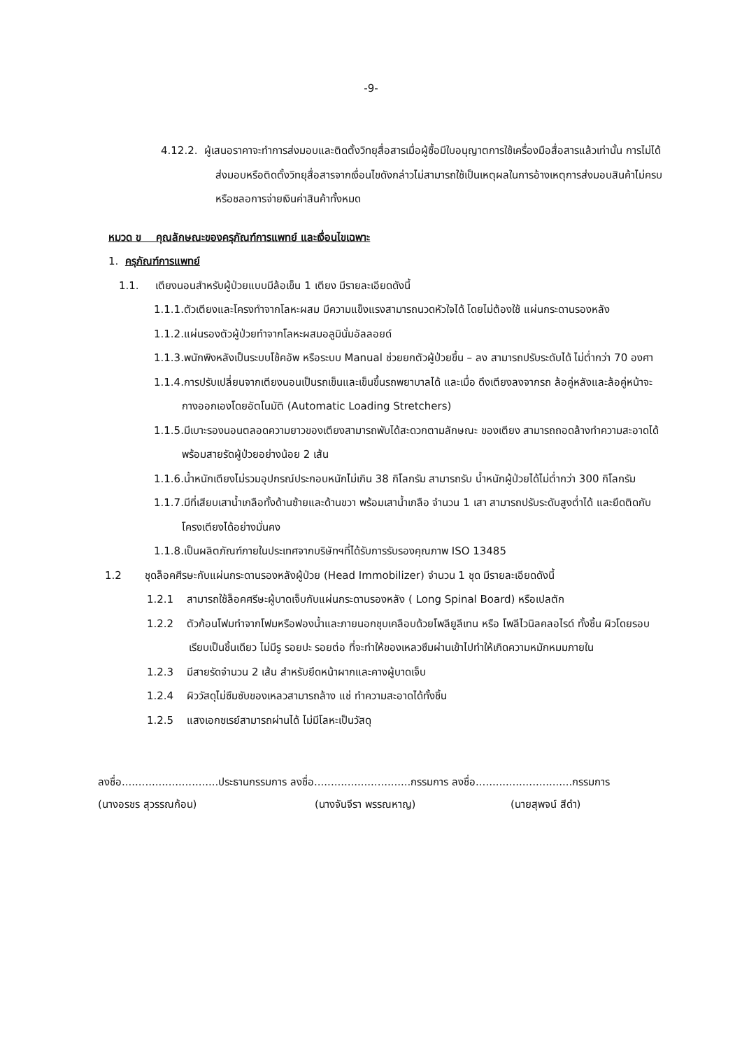-9-
4.12.2. ผู้เสนอราคาจะทำการส่งมอบและติดตั้งวิทยุสื่อสารเมื่อผู้ซื้อมีใบอนุญาตการใช้เครื่องมือสื่อสารแล้วเท่านั้น การไม่ได้ส่งมอบหรือติดตั้งวิทยุสื่อสารจากเงื่อนไขดังกล่าวไม่สามารถใช้เป็นเหตุผลในการอ้างเหตุการส่งมอบสินค้าไม่ครบหรือชลอการจ่ายเงินค่าสินค้าทั้งหมด
หมวด ข คุณลักษณะของครุภัณฑ์การแพทย์ และเงื่อนไขเฉพาะ
1. ครุภัณฑ์การแพทย์
1.1. เตียงนอนสำหรับผู้ป่วยแบบมีล้อเข็น 1 เตียง มีรายละเอียดดังนี้
1.1.1.ตัวเตียงและโครงทำจากโลหะผสม มีความแข็งแรงสามารถนวดหัวใจได้ โดยไม่ต้องใช้ แผ่นกระดานรองหลัง
1.1.2.แผ่นรองตัวผู้ป่วยทำจากโลหะผสมอลูมินั่มอัลลอยด์
1.1.3.พนักพิงหลังเป็นระบบโช้คอัพ หรือระบบ Manual ช่วยยกตัวผู้ป่วยขึ้น – ลง สามารถปรับระดับได้ ไม่ต่ำกว่า 70 องศา
1.1.4.การปรับเปลี่ยนจากเตียงนอนเป็นรถเข็นและเข็นขึ้นรถพยาบาลได้ และเมื่อ ดึงเตียงลงจากรถ ล้อคู่หลังและล้อคู่หน้าจะกางออกเองโดยอัตโนมัติ (Automatic Loading Stretchers)
1.1.5.มีเบาะรองนอนตลอดความยาวของเตียงสามารถพับได้สะดวกตามลักษณะ ของเตียง สามารถถอดล้างทำความสะอาดได้ พร้อมสายรัดผู้ป่วยอย่างน้อย 2 เส้น
1.1.6.น้ำหนักเตียงไม่รวมอุปกรณ์ประกอบหนักไม่เกิน 38 กิโลกรัม สามารถรับ น้ำหนักผู้ป่วยได้ไม่ต่ำกว่า 300 กิโลกรัม
1.1.7.มีที่เสียบเสาน้ำเกลือทั้งด้านซ้ายและด้านขวา พร้อมเสาน้ำเกลือ จำนวน 1 เสา สามารถปรับระดับสูงต่ำได้ และยึดติดกับโครงเตียงได้อย่างมั่นคง
1.1.8.เป็นผลิตภัณฑ์ภายในประเทศจากบริษัทฯที่ได้รับการรับรองคุณภาพ ISO 13485
1.2 ชุดล็อคศีรษะกับแผ่นกระดานรองหลังผู้ป่วย (Head Immobilizer) จำนวน 1 ชุด มีรายละเอียดดังนี้
1.2.1 สามารถใช้ล็อคศรีษะผู้บาดเจ็บกับแผ่นกระดานรองหลัง ( Long Spinal Board) หรือเปลตัก
1.2.2 ตัวก้อนโฟมทำจากโฟมหรือฟองน้ำและภายนอกชุบเคลือบด้วยโพลียูลีเทน หรือ โพลีไวนิลคลอไรด์ ทั้งชิ้น ผิวโดยรอบเรียบเป็นชิ้นเดียว ไม่มีรู รอยปะ รอยต่อ ที่จะทำให้ของเหลวซึมผ่านเข้าไปทำให้เกิดความหมักหมมภายใน
1.2.3 มีสายรัดจำนวน 2 เส้น สำหรับยึดหน้าผากและคางผู้บาดเจ็บ
1.2.4 ผิววัสดุไม่ซึมซับของเหลวสามารถล้าง แช่ ทำความสะอาดได้ทั้งชิ้น
1.2.5 แสงเอกซเรย์สามารถผ่านได้ ไม่มีโลหะเป็นวัสดุ
ลงชื่อ.............................ประธานกรรมการ ลงชื่อ.............................กรรมการ ลงชื่อ.............................กรรมการ
(นางอรชร สุวรรณก้อน) (นางจันจีรา พรรณหาญ) (นายสุพจน์ สีดำ)